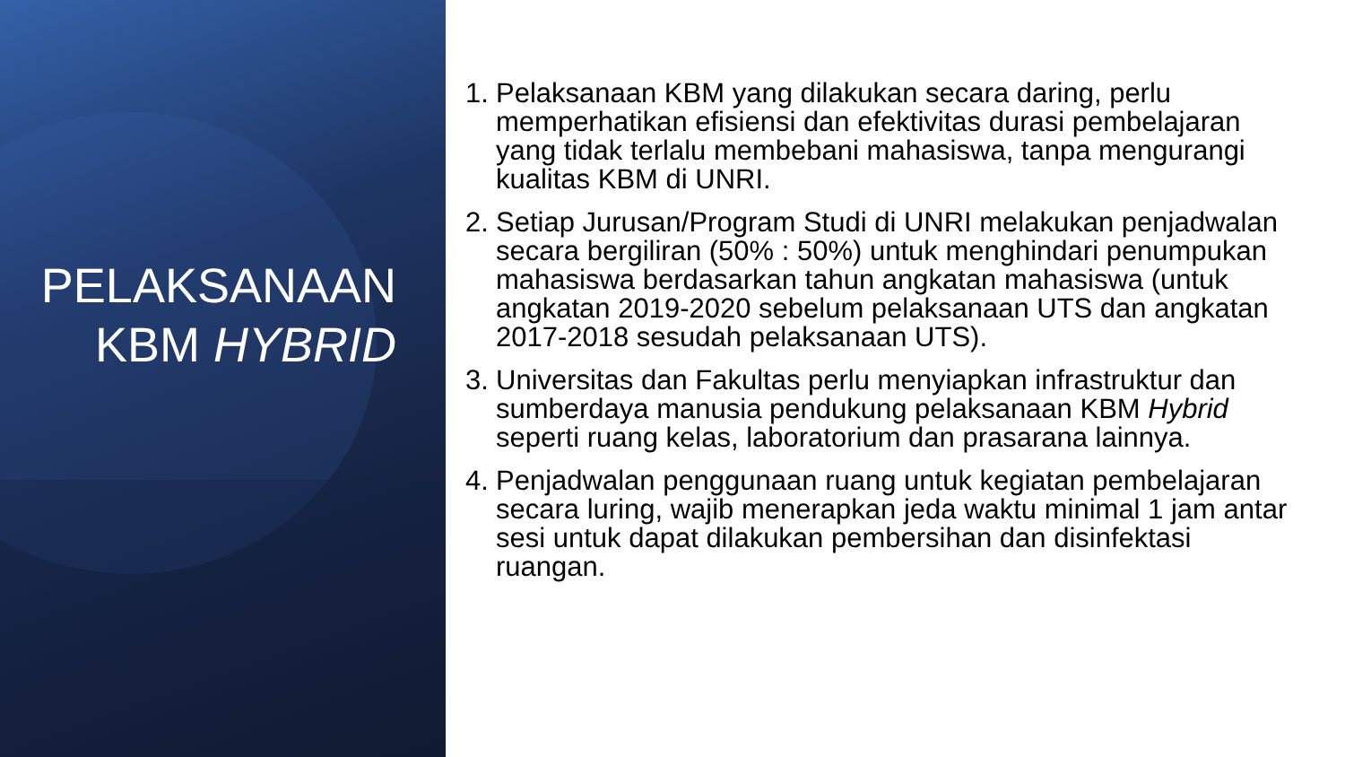PELAKSANAAN
KBM HYBRID
1. Pelaksanaan KBM yang dilakukan secara daring, perlu memperhatikan efisiensi dan efektivitas durasi pembelajaran yang tidak terlalu membebani mahasiswa, tanpa mengurangi kualitas KBM di UNRI.
2. Setiap Jurusan/Program Studi di UNRI melakukan penjadwalan secara bergiliran (50% : 50%) untuk menghindari penumpukan mahasiswa berdasarkan tahun angkatan mahasiswa (untuk angkatan 2019-2020 sebelum pelaksanaan UTS dan angkatan 2017-2018 sesudah pelaksanaan UTS).
3. Universitas dan Fakultas perlu menyiapkan infrastruktur dan sumberdaya manusia pendukung pelaksanaan KBM Hybrid seperti ruang kelas, laboratorium dan prasarana lainnya.
4. Penjadwalan penggunaan ruang untuk kegiatan pembelajaran secara luring, wajib menerapkan jeda waktu minimal 1 jam antar sesi untuk dapat dilakukan pembersihan dan disinfektasi ruangan.